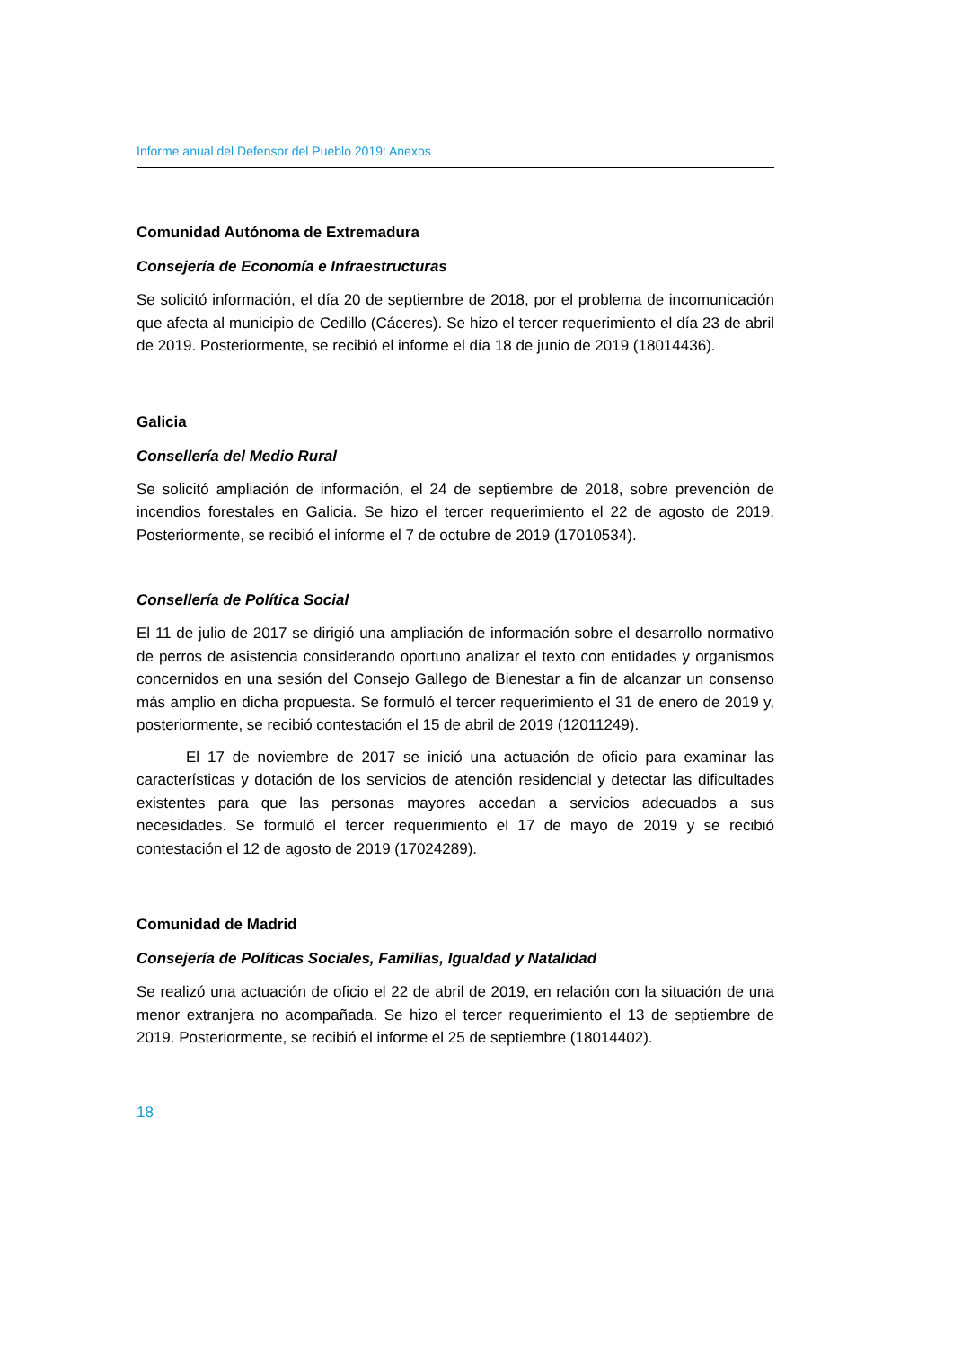Informe anual del Defensor del Pueblo 2019: Anexos
Comunidad Autónoma de Extremadura
Consejería de Economía e Infraestructuras
Se solicitó información, el día 20 de septiembre de 2018, por el problema de incomunicación que afecta al municipio de Cedillo (Cáceres). Se hizo el tercer requerimiento el día 23 de abril de 2019. Posteriormente, se recibió el informe el día 18 de junio de 2019 (18014436).
Galicia
Consellería del Medio Rural
Se solicitó ampliación de información, el 24 de septiembre de 2018, sobre prevención de incendios forestales en Galicia. Se hizo el tercer requerimiento el 22 de agosto de 2019. Posteriormente, se recibió el informe el 7 de octubre de 2019 (17010534).
Consellería de Política Social
El 11 de julio de 2017 se dirigió una ampliación de información sobre el desarrollo normativo de perros de asistencia considerando oportuno analizar el texto con entidades y organismos concernidos en una sesión del Consejo Gallego de Bienestar a fin de alcanzar un consenso más amplio en dicha propuesta. Se formuló el tercer requerimiento el 31 de enero de 2019 y, posteriormente, se recibió contestación el 15 de abril de 2019 (12011249).
El 17 de noviembre de 2017 se inició una actuación de oficio para examinar las características y dotación de los servicios de atención residencial y detectar las dificultades existentes para que las personas mayores accedan a servicios adecuados a sus necesidades. Se formuló el tercer requerimiento el 17 de mayo de 2019 y se recibió contestación el 12 de agosto de 2019 (17024289).
Comunidad de Madrid
Consejería de Políticas Sociales, Familias, Igualdad y Natalidad
Se realizó una actuación de oficio el 22 de abril de 2019, en relación con la situación de una menor extranjera no acompañada. Se hizo el tercer requerimiento el 13 de septiembre de 2019. Posteriormente, se recibió el informe el 25 de septiembre (18014402).
18